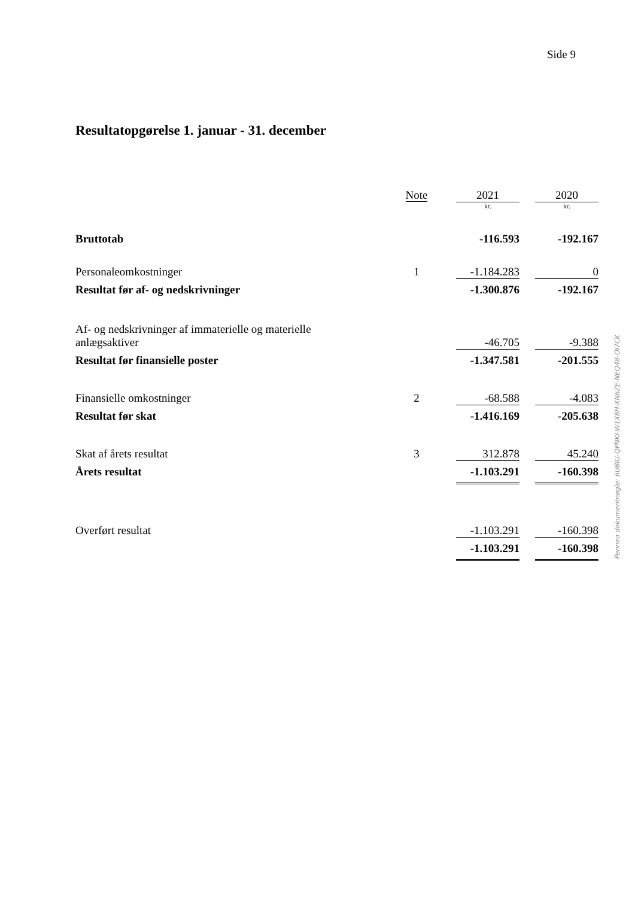Side 9
Resultatopgørelse 1. januar - 31. december
| | Note | | 2021 | | 2020 |
| --- | --- | --- | --- | --- | --- |
| | | | kr. | | kr. |
| Bruttotab | | | -116.593 | | -192.167 |
| Personaleomkostninger | 1 | | -1.184.283 | | 0 |
| Resultat før af- og nedskrivninger | | | -1.300.876 | | -192.167 |
| Af- og nedskrivninger af immaterielle og materielle anlægsaktiver | | | -46.705 | | -9.388 |
| Resultat før finansielle poster | | | -1.347.581 | | -201.555 |
| Finansielle omkostninger | 2 | | -68.588 | | -4.083 |
| Resultat før skat | | | -1.416.169 | | -205.638 |
| Skat af årets resultat | 3 | | 312.878 | | 45.240 |
| Årets resultat | | | -1.103.291 | | -160.398 |
| Overført resultat | | | -1.103.291 | | -160.398 |
| | | | -1.103.291 | | -160.398 |
Penneo dokumentnøgle: 6UBIU-QPNKI-W1X8H-XN6ZE-NEQ48-OI7CK